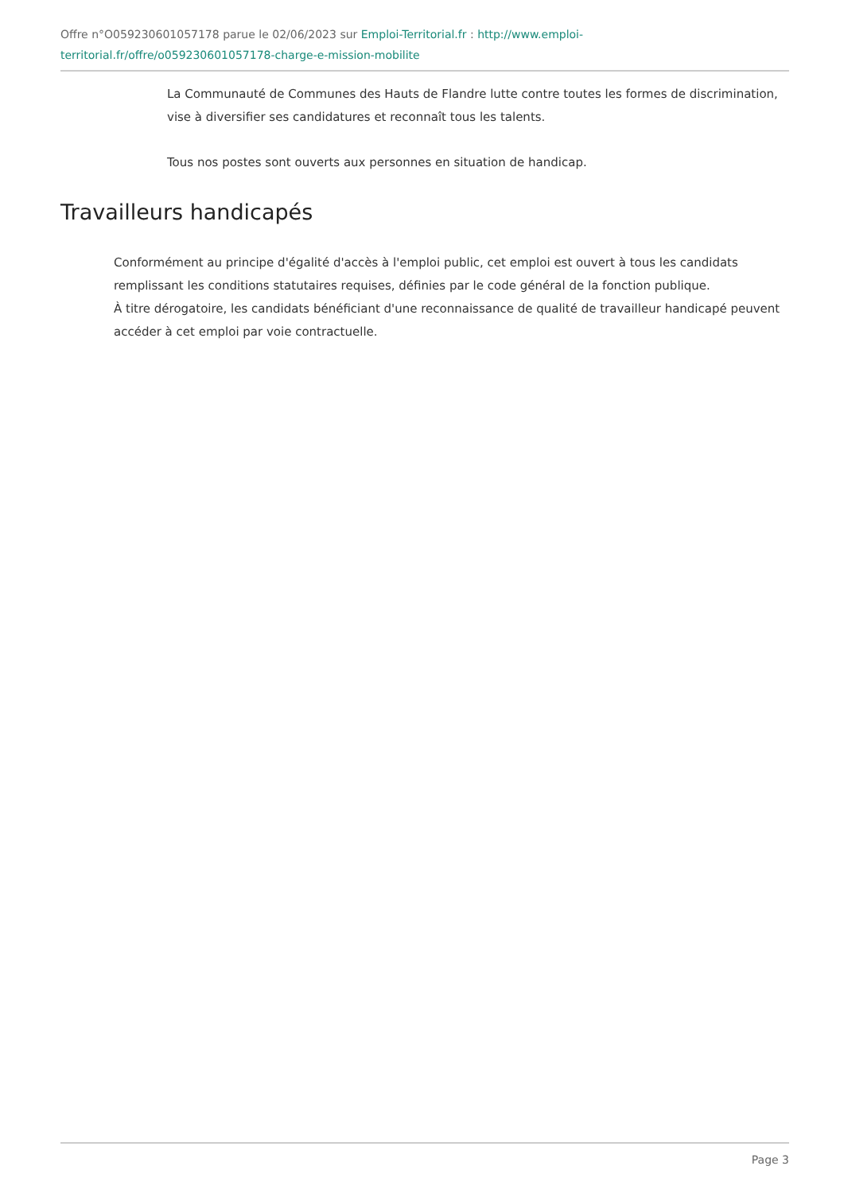Offre n°O059230601057178 parue le 02/06/2023 sur Emploi-Territorial.fr : http://www.emploi-territorial.fr/offre/o059230601057178-charge-e-mission-mobilite
La Communauté de Communes des Hauts de Flandre lutte contre toutes les formes de discrimination, vise à diversifier ses candidatures et reconnaît tous les talents.
Tous nos postes sont ouverts aux personnes en situation de handicap.
Travailleurs handicapés
Conformément au principe d'égalité d'accès à l'emploi public, cet emploi est ouvert à tous les candidats remplissant les conditions statutaires requises, définies par le code général de la fonction publique.
À titre dérogatoire, les candidats bénéficiant d'une reconnaissance de qualité de travailleur handicapé peuvent accéder à cet emploi par voie contractuelle.
Page 3